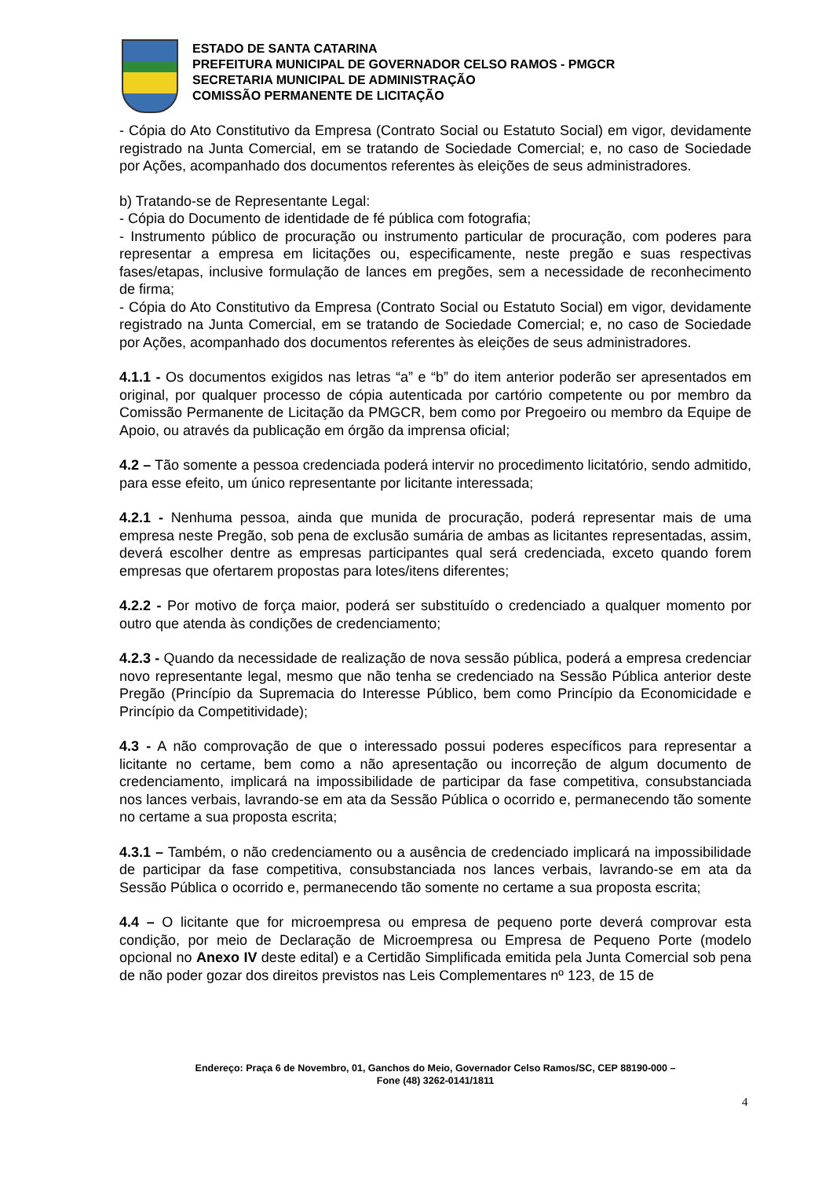ESTADO DE SANTA CATARINA
PREFEITURA MUNICIPAL DE GOVERNADOR CELSO RAMOS - PMGCR
SECRETARIA MUNICIPAL DE ADMINISTRAÇÃO
COMISSÃO PERMANENTE DE LICITAÇÃO
- Cópia do Ato Constitutivo da Empresa (Contrato Social ou Estatuto Social) em vigor, devidamente registrado na Junta Comercial, em se tratando de Sociedade Comercial; e, no caso de Sociedade por Ações, acompanhado dos documentos referentes às eleições de seus administradores.
b) Tratando-se de Representante Legal:
- Cópia do Documento de identidade de fé pública com fotografia;
- Instrumento público de procuração ou instrumento particular de procuração, com poderes para representar a empresa em licitações ou, especificamente, neste pregão e suas respectivas fases/etapas, inclusive formulação de lances em pregões, sem a necessidade de reconhecimento de firma;
- Cópia do Ato Constitutivo da Empresa (Contrato Social ou Estatuto Social) em vigor, devidamente registrado na Junta Comercial, em se tratando de Sociedade Comercial; e, no caso de Sociedade por Ações, acompanhado dos documentos referentes às eleições de seus administradores.
4.1.1 - Os documentos exigidos nas letras “a” e “b” do item anterior poderão ser apresentados em original, por qualquer processo de cópia autenticada por cartório competente ou por membro da Comissão Permanente de Licitação da PMGCR, bem como por Pregoeiro ou membro da Equipe de Apoio, ou através da publicação em órgão da imprensa oficial;
4.2 – Tão somente a pessoa credenciada poderá intervir no procedimento licitatório, sendo admitido, para esse efeito, um único representante por licitante interessada;
4.2.1 - Nenhuma pessoa, ainda que munida de procuração, poderá representar mais de uma empresa neste Pregão, sob pena de exclusão sumária de ambas as licitantes representadas, assim, deverá escolher dentre as empresas participantes qual será credenciada, exceto quando forem empresas que ofertarem propostas para lotes/itens diferentes;
4.2.2 - Por motivo de força maior, poderá ser substituído o credenciado a qualquer momento por outro que atenda às condições de credenciamento;
4.2.3 - Quando da necessidade de realização de nova sessão pública, poderá a empresa credenciar novo representante legal, mesmo que não tenha se credenciado na Sessão Pública anterior deste Pregão (Princípio da Supremacia do Interesse Público, bem como Princípio da Economicidade e Princípio da Competitividade);
4.3 - A não comprovação de que o interessado possui poderes específicos para representar a licitante no certame, bem como a não apresentação ou incorreção de algum documento de credenciamento, implicará na impossibilidade de participar da fase competitiva, consubstanciada nos lances verbais, lavrando-se em ata da Sessão Pública o ocorrido e, permanecendo tão somente no certame a sua proposta escrita;
4.3.1 – Também, o não credenciamento ou a ausência de credenciado implicará na impossibilidade de participar da fase competitiva, consubstanciada nos lances verbais, lavrando-se em ata da Sessão Pública o ocorrido e, permanecendo tão somente no certame a sua proposta escrita;
4.4 – O licitante que for microempresa ou empresa de pequeno porte deverá comprovar esta condição, por meio de Declaração de Microempresa ou Empresa de Pequeno Porte (modelo opcional no Anexo IV deste edital) e a Certidão Simplificada emitida pela Junta Comercial sob pena de não poder gozar dos direitos previstos nas Leis Complementares nº 123, de 15 de
Endereço: Praça 6 de Novembro, 01, Ganchos do Meio, Governador Celso Ramos/SC, CEP 88190-000 –
Fone (48) 3262-0141/1811
4